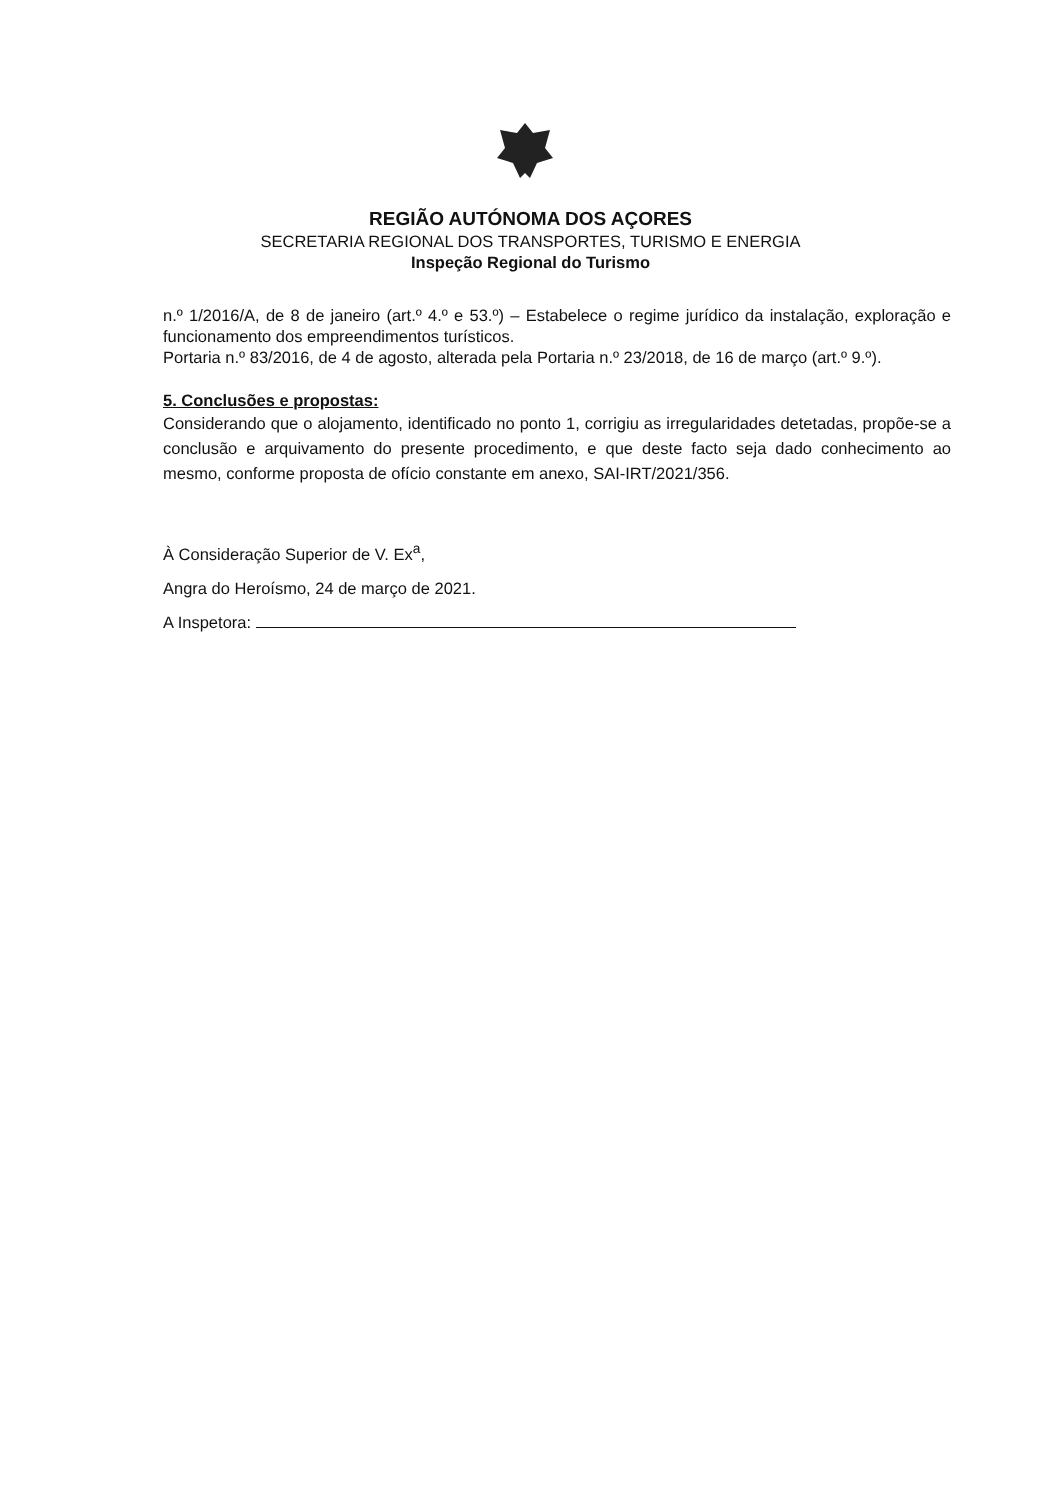REGIÃO AUTÓNOMA DOS AÇORES
SECRETARIA REGIONAL DOS TRANSPORTES, TURISMO E ENERGIA
Inspeção Regional do Turismo
n.º 1/2016/A, de 8 de janeiro (art.º 4.º e 53.º) – Estabelece o regime jurídico da instalação, exploração e funcionamento dos empreendimentos turísticos.
Portaria n.º 83/2016, de 4 de agosto, alterada pela Portaria n.º 23/2018, de 16 de março (art.º 9.º).
5. Conclusões e propostas:
Considerando que o alojamento, identificado no ponto 1, corrigiu as irregularidades detetadas, propõe-se a conclusão e arquivamento do presente procedimento, e que deste facto seja dado conhecimento ao mesmo, conforme proposta de ofício constante em anexo, SAI-IRT/2021/356.
À Consideração Superior de V. Ex<sup>a</sup>,
Angra do Heroísmo, 24 de março de 2021.
A Inspetora: